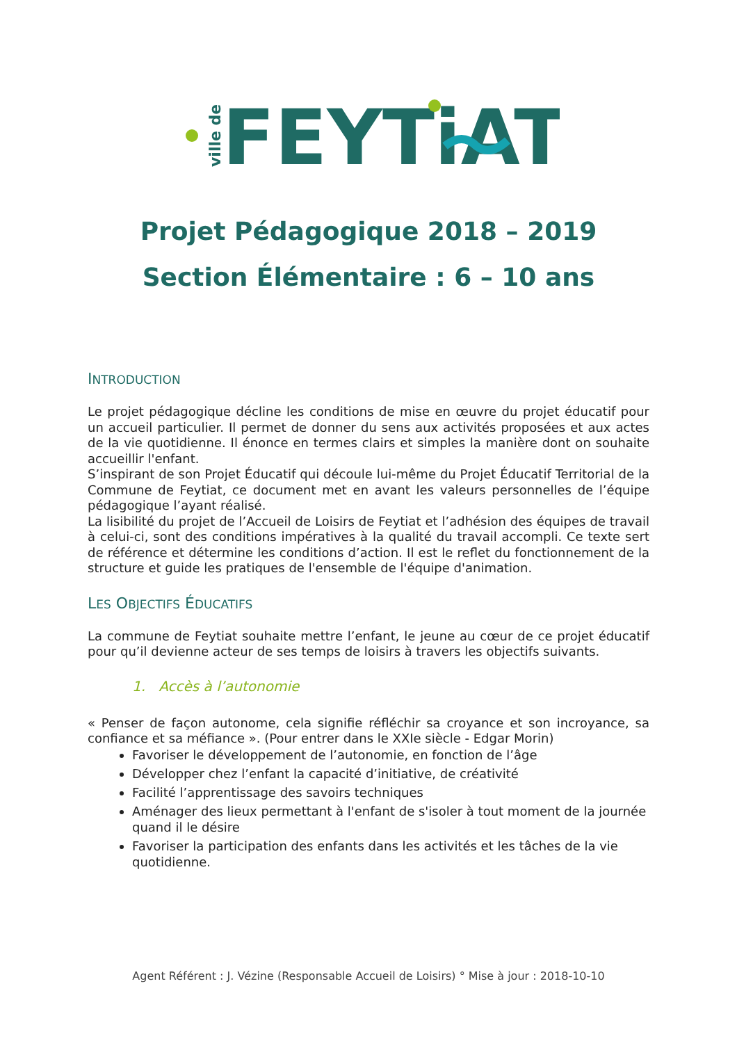ville de
FEYTiAT
Projet Pédagogique 2018 – 2019
Section Élémentaire : 6 – 10 ans
INTRODUCTION
Le projet pédagogique décline les conditions de mise en œuvre du projet éducatif pour un accueil particulier. Il permet de donner du sens aux activités proposées et aux actes de la vie quotidienne. Il énonce en termes clairs et simples la manière dont on souhaite accueillir l'enfant.
S’inspirant de son Projet Éducatif qui découle lui-même du Projet Éducatif Territorial de la Commune de Feytiat, ce document met en avant les valeurs personnelles de l’équipe pédagogique l’ayant réalisé.
La lisibilité du projet de l’Accueil de Loisirs de Feytiat et l’adhésion des équipes de travail à celui-ci, sont des conditions impératives à la qualité du travail accompli. Ce texte sert de référence et détermine les conditions d’action. Il est le reflet du fonctionnement de la structure et guide les pratiques de l'ensemble de l'équipe d'animation.
LES OBJECTIFS ÉDUCATIFS
La commune de Feytiat souhaite mettre l’enfant, le jeune au cœur de ce projet éducatif pour qu’il devienne acteur de ses temps de loisirs à travers les objectifs suivants.
1. Accès à l’autonomie
« Penser de façon autonome, cela signifie réfléchir sa croyance et son incroyance, sa confiance et sa méfiance ». (Pour entrer dans le XXIe siècle - Edgar Morin)
Favoriser le développement de l’autonomie, en fonction de l’âge
Développer chez l’enfant la capacité d’initiative, de créativité
Facilité l’apprentissage des savoirs techniques
Aménager des lieux permettant à l'enfant de s'isoler à tout moment de la journée quand il le désire
Favoriser la participation des enfants dans les activités et les tâches de la vie quotidienne.
Agent Référent : J. Vézine (Responsable Accueil de Loisirs) ° Mise à jour : 2018-10-10